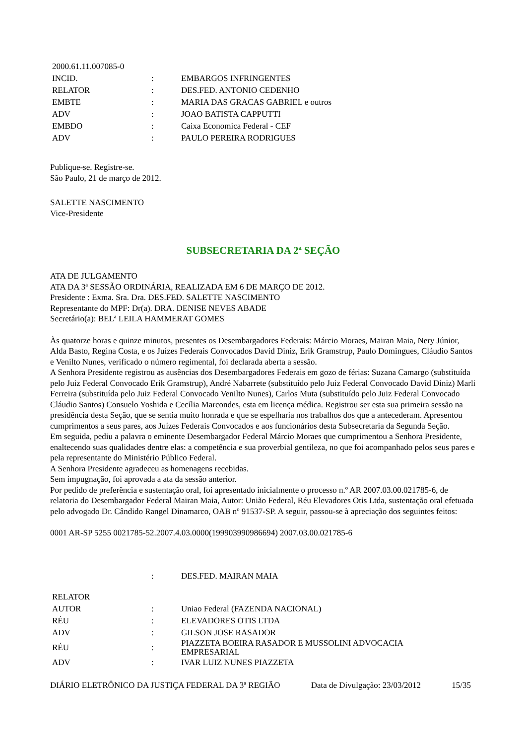| 2000.61.11.007085-0 | | |
| INCID. | : | EMBARGOS INFRINGENTES |
| RELATOR | : | DES.FED. ANTONIO CEDENHO |
| EMBTE | : | MARIA DAS GRACAS GABRIEL e outros |
| ADV | : | JOAO BATISTA CAPPUTTI |
| EMBDO | : | Caixa Economica Federal - CEF |
| ADV | : | PAULO PEREIRA RODRIGUES |
Publique-se. Registre-se.
São Paulo, 21 de março de 2012.
SALETTE NASCIMENTO
Vice-Presidente
SUBSECRETARIA DA 2ª SEÇÃO
ATA DE JULGAMENTO
ATA DA 3ª SESSÃO ORDINÁRIA, REALIZADA EM 6 DE MARÇO DE 2012.
Presidente : Exma. Sra. Dra. DES.FED. SALETTE NASCIMENTO
Representante do MPF: Dr(a). DRA. DENISE NEVES ABADE
Secretário(a): BELª LEILA HAMMERAT GOMES
Às quatorze horas e quinze minutos, presentes os Desembargadores Federais: Márcio Moraes, Mairan Maia, Nery Júnior, Alda Basto, Regina Costa, e os Juízes Federais Convocados David Diniz, Erik Gramstrup, Paulo Domingues, Cláudio Santos e Venilto Nunes, verificado o número regimental, foi declarada aberta a sessão.
A Senhora Presidente registrou as ausências dos Desembargadores Federais em gozo de férias: Suzana Camargo (substituída pelo Juiz Federal Convocado Erik Gramstrup), André Nabarrete (substituído pelo Juiz Federal Convocado David Diniz) Marli Ferreira (substituída pelo Juiz Federal Convocado Venilto Nunes), Carlos Muta (substituído pelo Juiz Federal Convocado Cláudio Santos) Consuelo Yoshida e Cecília Marcondes, esta em licença médica. Registrou ser esta sua primeira sessão na presidência desta Seção, que se sentia muito honrada e que se espelharia nos trabalhos dos que a antecederam. Apresentou cumprimentos a seus pares, aos Juízes Federais Convocados e aos funcionários desta Subsecretaria da Segunda Seção.
Em seguida, pediu a palavra o eminente Desembargador Federal Márcio Moraes que cumprimentou a Senhora Presidente, enaltecendo suas qualidades dentre elas: a competência e sua proverbial gentileza, no que foi acompanhado pelos seus pares e pela representante do Ministério Público Federal.
A Senhora Presidente agradeceu as homenagens recebidas.
Sem impugnação, foi aprovada a ata da sessão anterior.
Por pedido de preferência e sustentação oral, foi apresentado inicialmente o processo n.º AR 2007.03.00.021785-6, de relatoria do Desembargador Federal Mairan Maia, Autor: União Federal, Réu Elevadores Otis Ltda, sustentação oral efetuada pelo advogado Dr. Cândido Rangel Dinamarco, OAB nº 91537-SP. A seguir, passou-se à apreciação dos seguintes feitos:
0001 AR-SP 5255 0021785-52.2007.4.03.0000(199903990986694) 2007.03.00.021785-6
| | : | DES.FED. MAIRAN MAIA |
| RELATOR | | |
| AUTOR | : | Uniao Federal (FAZENDA NACIONAL) |
| RÉU | : | ELEVADORES OTIS LTDA |
| ADV | : | GILSON JOSE RASADOR |
| RÉU | : | PIAZZETA BOEIRA RASADOR E MUSSOLINI ADVOCACIA EMPRESARIAL |
| ADV | : | IVAR LUIZ NUNES PIAZZETA |
DIÁRIO ELETRÔNICO DA JUSTIÇA FEDERAL DA 3ª REGIÃO Data de Divulgação: 23/03/2012 15/35